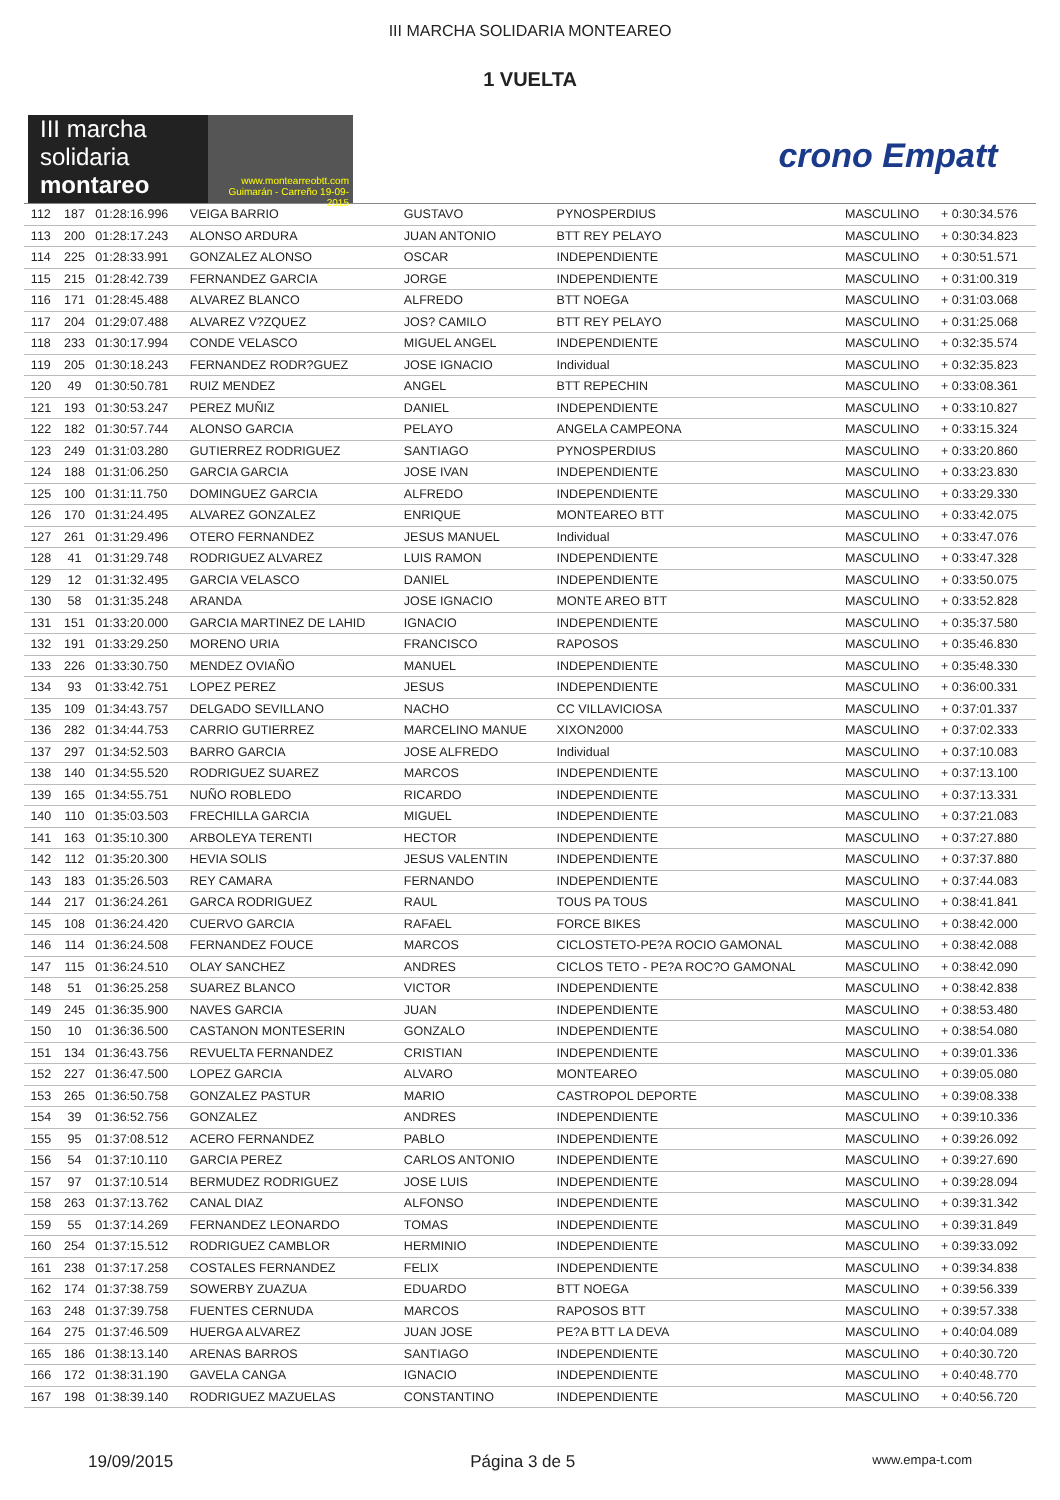III MARCHA SOLIDARIA MONTEAREO
1 VUELTA
III marcha
solidaria
montareo
www.montearreobtt.com Guimarán - Carreño 19-09-2015
crono Empatt
| 112 | 187 | 01:28:16.996 | VEIGA BARRIO | GUSTAVO | PYNOSPERDIUS | MASCULINO | + 0:30:34.576 |
| 113 | 200 | 01:28:17.243 | ALONSO ARDURA | JUAN ANTONIO | BTT REY PELAYO | MASCULINO | + 0:30:34.823 |
| 114 | 225 | 01:28:33.991 | GONZALEZ ALONSO | OSCAR | INDEPENDIENTE | MASCULINO | + 0:30:51.571 |
| 115 | 215 | 01:28:42.739 | FERNANDEZ GARCIA | JORGE | INDEPENDIENTE | MASCULINO | + 0:31:00.319 |
| 116 | 171 | 01:28:45.488 | ALVAREZ BLANCO | ALFREDO | BTT NOEGA | MASCULINO | + 0:31:03.068 |
| 117 | 204 | 01:29:07.488 | ALVAREZ V?ZQUEZ | JOS? CAMILO | BTT REY PELAYO | MASCULINO | + 0:31:25.068 |
| 118 | 233 | 01:30:17.994 | CONDE VELASCO | MIGUEL ANGEL | INDEPENDIENTE | MASCULINO | + 0:32:35.574 |
| 119 | 205 | 01:30:18.243 | FERNANDEZ RODR?GUEZ | JOSE IGNACIO | Individual | MASCULINO | + 0:32:35.823 |
| 120 | 49 | 01:30:50.781 | RUIZ MENDEZ | ANGEL | BTT REPECHIN | MASCULINO | + 0:33:08.361 |
| 121 | 193 | 01:30:53.247 | PEREZ MUÑIZ | DANIEL | INDEPENDIENTE | MASCULINO | + 0:33:10.827 |
| 122 | 182 | 01:30:57.744 | ALONSO GARCIA | PELAYO | ANGELA CAMPEONA | MASCULINO | + 0:33:15.324 |
| 123 | 249 | 01:31:03.280 | GUTIERREZ RODRIGUEZ | SANTIAGO | PYNOSPERDIUS | MASCULINO | + 0:33:20.860 |
| 124 | 188 | 01:31:06.250 | GARCIA GARCIA | JOSE IVAN | INDEPENDIENTE | MASCULINO | + 0:33:23.830 |
| 125 | 100 | 01:31:11.750 | DOMINGUEZ GARCIA | ALFREDO | INDEPENDIENTE | MASCULINO | + 0:33:29.330 |
| 126 | 170 | 01:31:24.495 | ALVAREZ GONZALEZ | ENRIQUE | MONTEAREO BTT | MASCULINO | + 0:33:42.075 |
| 127 | 261 | 01:31:29.496 | OTERO FERNANDEZ | JESUS MANUEL | Individual | MASCULINO | + 0:33:47.076 |
| 128 | 41 | 01:31:29.748 | RODRIGUEZ ALVAREZ | LUIS RAMON | INDEPENDIENTE | MASCULINO | + 0:33:47.328 |
| 129 | 12 | 01:31:32.495 | GARCIA VELASCO | DANIEL | INDEPENDIENTE | MASCULINO | + 0:33:50.075 |
| 130 | 58 | 01:31:35.248 | ARANDA | JOSE IGNACIO | MONTE AREO BTT | MASCULINO | + 0:33:52.828 |
| 131 | 151 | 01:33:20.000 | GARCIA MARTINEZ DE LAHID | IGNACIO | INDEPENDIENTE | MASCULINO | + 0:35:37.580 |
| 132 | 191 | 01:33:29.250 | MORENO URIA | FRANCISCO | RAPOSOS | MASCULINO | + 0:35:46.830 |
| 133 | 226 | 01:33:30.750 | MENDEZ OVIAÑO | MANUEL | INDEPENDIENTE | MASCULINO | + 0:35:48.330 |
| 134 | 93 | 01:33:42.751 | LOPEZ PEREZ | JESUS | INDEPENDIENTE | MASCULINO | + 0:36:00.331 |
| 135 | 109 | 01:34:43.757 | DELGADO SEVILLANO | NACHO | CC VILLAVICIOSA | MASCULINO | + 0:37:01.337 |
| 136 | 282 | 01:34:44.753 | CARRIO GUTIERREZ | MARCELINO MANUE | XIXON2000 | MASCULINO | + 0:37:02.333 |
| 137 | 297 | 01:34:52.503 | BARRO GARCIA | JOSE ALFREDO | Individual | MASCULINO | + 0:37:10.083 |
| 138 | 140 | 01:34:55.520 | RODRIGUEZ SUAREZ | MARCOS | INDEPENDIENTE | MASCULINO | + 0:37:13.100 |
| 139 | 165 | 01:34:55.751 | NUÑO ROBLEDO | RICARDO | INDEPENDIENTE | MASCULINO | + 0:37:13.331 |
| 140 | 110 | 01:35:03.503 | FRECHILLA GARCIA | MIGUEL | INDEPENDIENTE | MASCULINO | + 0:37:21.083 |
| 141 | 163 | 01:35:10.300 | ARBOLEYA TERENTI | HECTOR | INDEPENDIENTE | MASCULINO | + 0:37:27.880 |
| 142 | 112 | 01:35:20.300 | HEVIA SOLIS | JESUS VALENTIN | INDEPENDIENTE | MASCULINO | + 0:37:37.880 |
| 143 | 183 | 01:35:26.503 | REY CAMARA | FERNANDO | INDEPENDIENTE | MASCULINO | + 0:37:44.083 |
| 144 | 217 | 01:36:24.261 | GARCA RODRIGUEZ | RAUL | TOUS PA TOUS | MASCULINO | + 0:38:41.841 |
| 145 | 108 | 01:36:24.420 | CUERVO GARCIA | RAFAEL | FORCE BIKES | MASCULINO | + 0:38:42.000 |
| 146 | 114 | 01:36:24.508 | FERNANDEZ FOUCE | MARCOS | CICLOSTETO-PE?A ROCIO GAMONAL | MASCULINO | + 0:38:42.088 |
| 147 | 115 | 01:36:24.510 | OLAY SANCHEZ | ANDRES | CICLOS TETO - PE?A ROC?O GAMONAL | MASCULINO | + 0:38:42.090 |
| 148 | 51 | 01:36:25.258 | SUAREZ BLANCO | VICTOR | INDEPENDIENTE | MASCULINO | + 0:38:42.838 |
| 149 | 245 | 01:36:35.900 | NAVES GARCIA | JUAN | INDEPENDIENTE | MASCULINO | + 0:38:53.480 |
| 150 | 10 | 01:36:36.500 | CASTANON MONTESERIN | GONZALO | INDEPENDIENTE | MASCULINO | + 0:38:54.080 |
| 151 | 134 | 01:36:43.756 | REVUELTA FERNANDEZ | CRISTIAN | INDEPENDIENTE | MASCULINO | + 0:39:01.336 |
| 152 | 227 | 01:36:47.500 | LOPEZ GARCIA | ALVARO | MONTEAREO | MASCULINO | + 0:39:05.080 |
| 153 | 265 | 01:36:50.758 | GONZALEZ PASTUR | MARIO | CASTROPOL DEPORTE | MASCULINO | + 0:39:08.338 |
| 154 | 39 | 01:36:52.756 | GONZALEZ | ANDRES | INDEPENDIENTE | MASCULINO | + 0:39:10.336 |
| 155 | 95 | 01:37:08.512 | ACERO FERNANDEZ | PABLO | INDEPENDIENTE | MASCULINO | + 0:39:26.092 |
| 156 | 54 | 01:37:10.110 | GARCIA PEREZ | CARLOS ANTONIO | INDEPENDIENTE | MASCULINO | + 0:39:27.690 |
| 157 | 97 | 01:37:10.514 | BERMUDEZ RODRIGUEZ | JOSE LUIS | INDEPENDIENTE | MASCULINO | + 0:39:28.094 |
| 158 | 263 | 01:37:13.762 | CANAL DIAZ | ALFONSO | INDEPENDIENTE | MASCULINO | + 0:39:31.342 |
| 159 | 55 | 01:37:14.269 | FERNANDEZ LEONARDO | TOMAS | INDEPENDIENTE | MASCULINO | + 0:39:31.849 |
| 160 | 254 | 01:37:15.512 | RODRIGUEZ CAMBLOR | HERMINIO | INDEPENDIENTE | MASCULINO | + 0:39:33.092 |
| 161 | 238 | 01:37:17.258 | COSTALES FERNANDEZ | FELIX | INDEPENDIENTE | MASCULINO | + 0:39:34.838 |
| 162 | 174 | 01:37:38.759 | SOWERBY ZUAZUA | EDUARDO | BTT NOEGA | MASCULINO | + 0:39:56.339 |
| 163 | 248 | 01:37:39.758 | FUENTES CERNUDA | MARCOS | RAPOSOS BTT | MASCULINO | + 0:39:57.338 |
| 164 | 275 | 01:37:46.509 | HUERGA ALVAREZ | JUAN JOSE | PE?A BTT LA DEVA | MASCULINO | + 0:40:04.089 |
| 165 | 186 | 01:38:13.140 | ARENAS BARROS | SANTIAGO | INDEPENDIENTE | MASCULINO | + 0:40:30.720 |
| 166 | 172 | 01:38:31.190 | GAVELA CANGA | IGNACIO | INDEPENDIENTE | MASCULINO | + 0:40:48.770 |
| 167 | 198 | 01:38:39.140 | RODRIGUEZ MAZUELAS | CONSTANTINO | INDEPENDIENTE | MASCULINO | + 0:40:56.720 |
19/09/2015 Página 3 de 5 www.empa-t.com